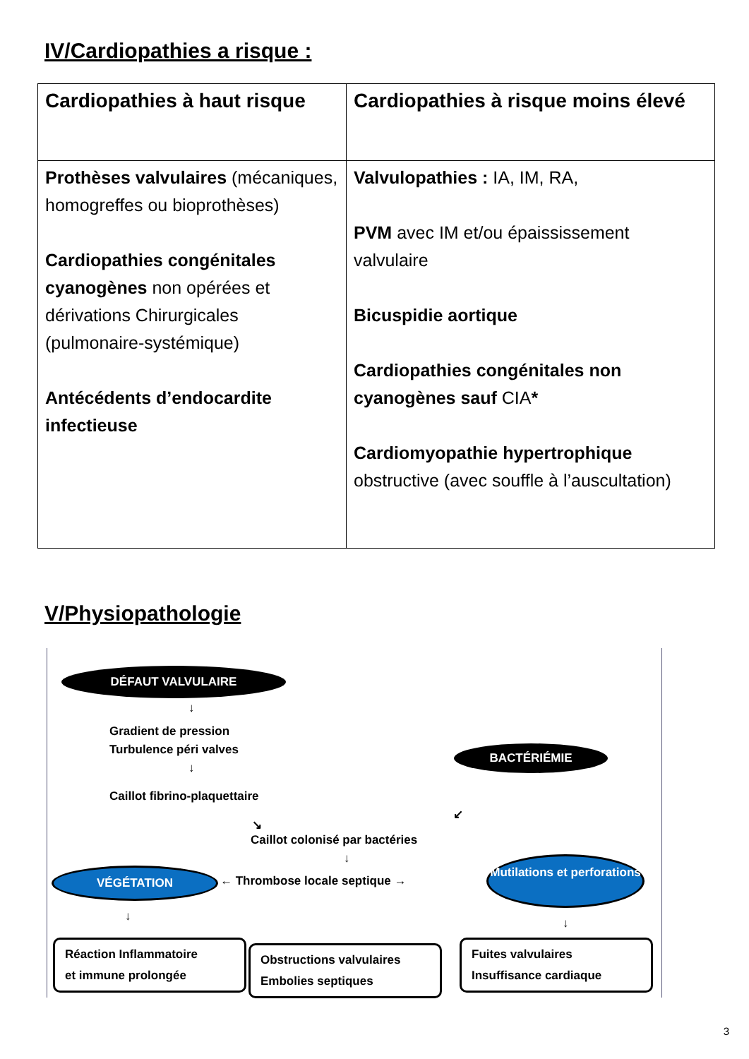IV/Cardiopathies a risque :
| Cardiopathies à haut risque | Cardiopathies à risque moins élevé |
| --- | --- |
| Prothèses valvulaires (mécaniques, homogreffes ou bioprothèses) Cardiopathies congénitales cyanogènes non opérées et dérivations Chirurgicales (pulmonaire-systémique) Antécédents d’endocardite infectieuse | Valvulopathies : IA, IM, RA, PVM avec IM et/ou épaississement valvulaire Bicuspidie aortique Cardiopathies congénitales non cyanogènes sauf CIA * Cardiomyopathie hypertrophique obstructive (avec souffle à l’auscultation) |
V/Physiopathologie
DÉFAUT VALVULAIRE
↓
Gradient de pression
Turbulence péri valves
↓
Caillot fibrino-plaquettaire
BACTÉRIÉMIE
↘
↙
Caillot colonisé par bactéries
↓
VÉGÉTATION
← Thrombose locale septique →
Mutilations et perforations
↓ ↓
Réaction Inflammatoire
et immune prolongée
Obstructions valvulaires
Embolies septiques
Fuites valvulaires
Insuffisance cardiaque
3